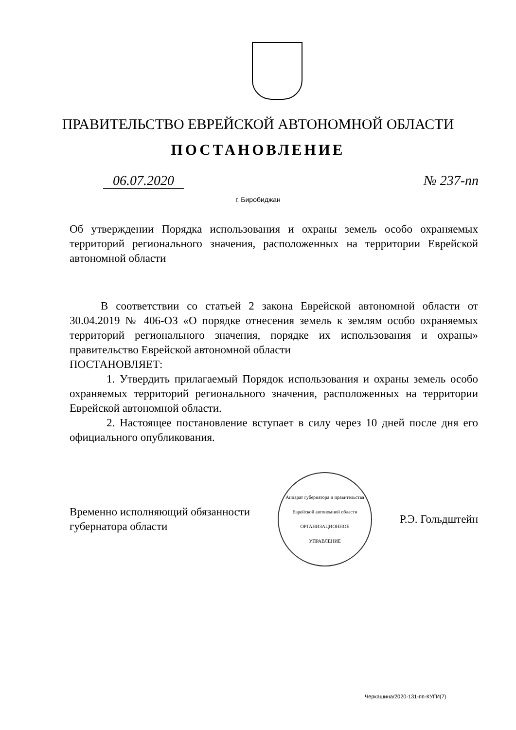ПРАВИТЕЛЬСТВО ЕВРЕЙСКОЙ АВТОНОМНОЙ ОБЛАСТИ
ПОСТАНОВЛЕНИЕ
06.07.2020 № 237-пп
г. Биробиджан
Об утверждении Порядка использования и охраны земель особо охраняемых территорий регионального значения, расположенных на территории Еврейской автономной области
В соответствии со статьей 2 закона Еврейской автономной области от 30.04.2019 № 406-ОЗ «О порядке отнесения земель к землям особо охраняемых территорий регионального значения, порядке их использования и охраны» правительство Еврейской автономной области
ПОСТАНОВЛЯЕТ:
1. Утвердить прилагаемый Порядок использования и охраны земель особо охраняемых территорий регионального значения, расположенных на территории Еврейской автономной области.
2. Настоящее постановление вступает в силу через 10 дней после дня его официального опубликования.
Временно исполняющий обязанности
губернатора области
Аппарат губернатора и правительства Еврейской автономной области
ОРГАНИЗАЦИОННОЕ
УПРАВЛЕНИЕ
Р.Э. Гольдштейн
Черкашина/2020-131-пп-КУГИ(7)